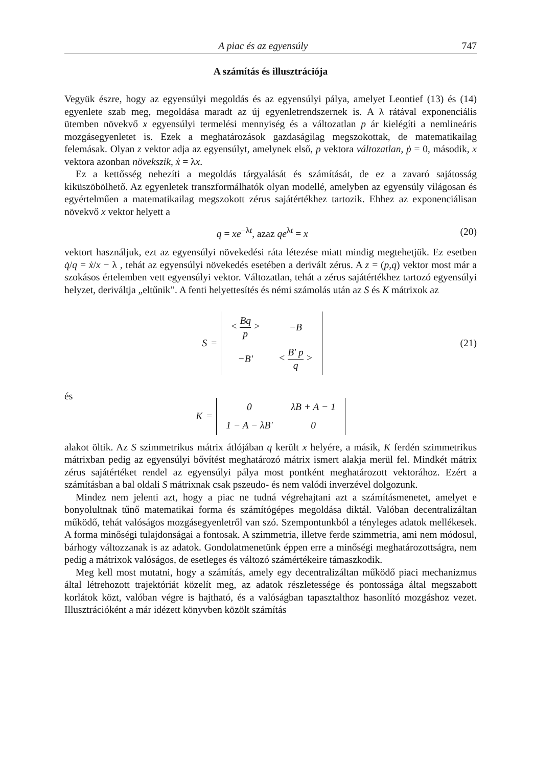A piac és az egyensúly 747
A számítás és illusztrációja
Vegyük észre, hogy az egyensúlyi megoldás és az egyensúlyi pálya, amelyet Leontief (13) és (14) egyenlete szab meg, megoldása maradt az új egyenletrendszernek is. A λ rátával exponenciális ütemben növekvő x egyensúlyi termelési mennyiség és a változatlan p ár kielégíti a nemlineáris mozgásegyenletet is. Ezek a meghatározások gazdaságilag megszokottak, de matematikailag felemásak. Olyan z vektor adja az egyensúlyt, amelynek első, p vektora változatlan, ṗ = 0, második, x vektora azonban növekszik, ẋ = λx.
Ez a kettősség nehezíti a megoldás tárgyalását és számítását, de ez a zavaró sajátosság kiküszöbölhető. Az egyenletek transzformálhatók olyan modellé, amelyben az egyensúly világosan és egyértelműen a matematikailag megszokott zérus sajátértékhez tartozik. Ehhez az exponenciálisan növekvő x vektor helyett a
q = xe<sup>−λt</sup>, azaz qe<sup>λt</sup> = x (20)
vektort használjuk, ezt az egyensúlyi növekedési ráta létezése miatt mindig megtehetjük. Ez esetben q̇/q = ẋ/x − λ , tehát az egyensúlyi növekedés esetében a derivált zérus. A z = (p,q) vektor most már a szokásos értelemben vett egyensúlyi vektor. Változatlan, tehát a zérus sajátértékhez tartozó egyensúlyi helyzet, deriváltja „eltűnik”. A fenti helyettesítés és némi számolás után az S és K mátrixok az
S =
| < Bq p > | −B |
| −B' | < B' p q > |
(21)
és
K =
| 0 | λB + A − 1 |
| 1 − A − λB' | 0 |
alakot öltik. Az S szimmetrikus mátrix átlójában q került x helyére, a másik, K ferdén szimmetrikus mátrixban pedig az egyensúlyi bővítést meghatározó mátrix ismert alakja merül fel. Mindkét mátrix zérus sajátértéket rendel az egyensúlyi pálya most pontként meghatározott vektorához. Ezért a számításban a bal oldali S mátrixnak csak pszeudo- és nem valódi inverzével dolgozunk.
Mindez nem jelenti azt, hogy a piac ne tudná végrehajtani azt a számításmenetet, amelyet e bonyolultnak tűnő matematikai forma és számítógépes megoldása diktál. Valóban decentralizáltan működő, tehát valóságos mozgásegyenletről van szó. Szempontunkból a tényleges adatok mellékesek. A forma minőségi tulajdonságai a fontosak. A szimmetria, illetve ferde szimmetria, ami nem módosul, bárhogy változzanak is az adatok. Gondolatmenetünk éppen erre a minőségi meghatározottságra, nem pedig a mátrixok valóságos, de esetleges és változó számértékeire támaszkodik.
Meg kell most mutatni, hogy a számítás, amely egy decentralizáltan működő piaci mechanizmus által létrehozott trajektóriát közelít meg, az adatok részletessége és pontossága által megszabott korlátok közt, valóban végre is hajtható, és a valóságban tapasztalthoz hasonlító mozgáshoz vezet. Illusztrációként a már idézett könyvben közölt számítás